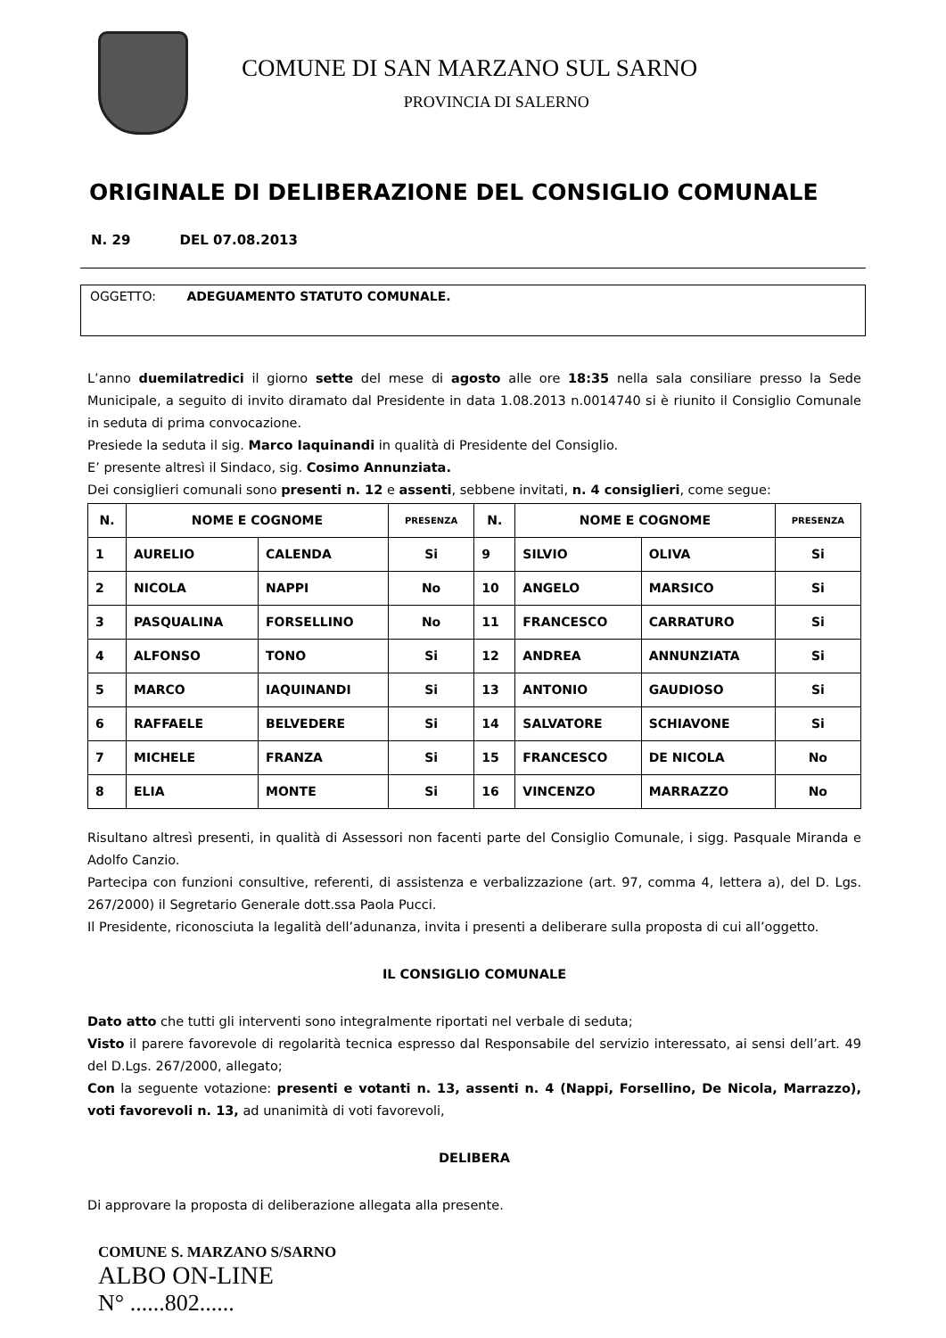COMUNE DI SAN MARZANO SUL SARNO
PROVINCIA DI SALERNO
ORIGINALE DI DELIBERAZIONE DEL CONSIGLIO COMUNALE
N. 29 DEL 07.08.2013
OGGETTO: ADEGUAMENTO STATUTO COMUNALE.
L’anno duemilatredici il giorno sette del mese di agosto alle ore 18:35 nella sala consiliare presso la Sede Municipale, a seguito di invito diramato dal Presidente in data 1.08.2013 n.0014740 si è riunito il Consiglio Comunale in seduta di prima convocazione.
Presiede la seduta il sig. Marco Iaquinandi in qualità di Presidente del Consiglio.
E’ presente altresì il Sindaco, sig. Cosimo Annunziata.
Dei consiglieri comunali sono presenti n. 12 e assenti, sebbene invitati, n. 4 consiglieri, come segue:
| N. | NOME E COGNOME | | PRESENZA | N. | NOME E COGNOME | | PRESENZA |
| --- | --- | --- | --- | --- | --- | --- | --- |
| 1 | AURELIO | CALENDA | Si | 9 | SILVIO | OLIVA | Si |
| 2 | NICOLA | NAPPI | No | 10 | ANGELO | MARSICO | Si |
| 3 | PASQUALINA | FORSELLINO | No | 11 | FRANCESCO | CARRATURO | Si |
| 4 | ALFONSO | TONO | Si | 12 | ANDREA | ANNUNZIATA | Si |
| 5 | MARCO | IAQUINANDI | Si | 13 | ANTONIO | GAUDIOSO | Si |
| 6 | RAFFAELE | BELVEDERE | Si | 14 | SALVATORE | SCHIAVONE | Si |
| 7 | MICHELE | FRANZA | Si | 15 | FRANCESCO | DE NICOLA | No |
| 8 | ELIA | MONTE | Si | 16 | VINCENZO | MARRAZZO | No |
Risultano altresì presenti, in qualità di Assessori non facenti parte del Consiglio Comunale, i sigg. Pasquale Miranda e Adolfo Canzio.
Partecipa con funzioni consultive, referenti, di assistenza e verbalizzazione (art. 97, comma 4, lettera a), del D. Lgs. 267/2000) il Segretario Generale dott.ssa Paola Pucci.
Il Presidente, riconosciuta la legalità dell’adunanza, invita i presenti a deliberare sulla proposta di cui all’oggetto.
IL CONSIGLIO COMUNALE
Dato atto che tutti gli interventi sono integralmente riportati nel verbale di seduta;
Visto il parere favorevole di regolarità tecnica espresso dal Responsabile del servizio interessato, ai sensi dell’art. 49 del D.Lgs. 267/2000, allegato;
Con la seguente votazione: presenti e votanti n. 13, assenti n. 4 (Nappi, Forsellino, De Nicola, Marrazzo), voti favorevoli n. 13, ad unanimità di voti favorevoli,
DELIBERA
Di approvare la proposta di deliberazione allegata alla presente.
COMUNE S. MARZANO S/SARNO
ALBO ON-LINE
N° ......802......